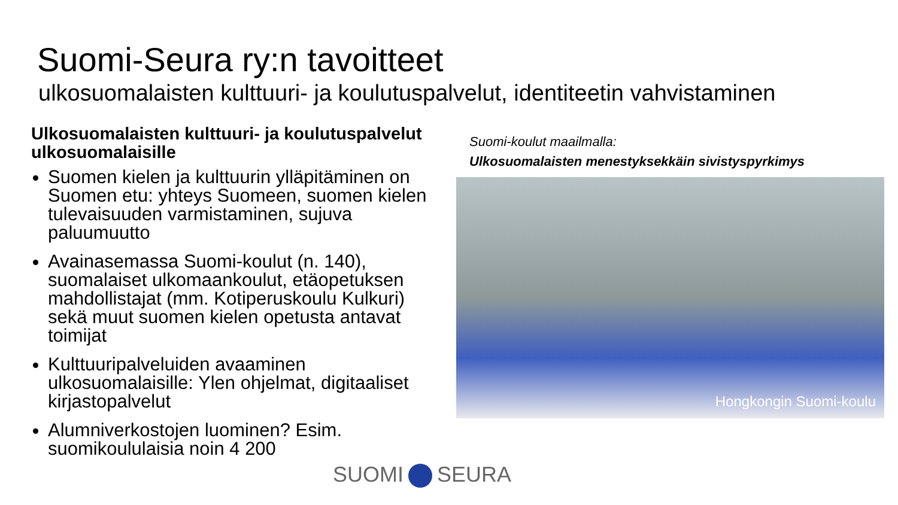Suomi-Seura ry:n tavoitteet
ulkosuomalaisten kulttuuri- ja koulutuspalvelut, identiteetin vahvistaminen
Ulkosuomalaisten kulttuuri- ja koulutuspalvelut ulkosuomalaisille
Suomen kielen ja kulttuurin ylläpitäminen on Suomen etu: yhteys Suomeen, suomen kielen tulevaisuuden varmistaminen, sujuva paluumuutto
Avainasemassa Suomi-koulut (n. 140), suomalaiset ulkomaankoulut, etäopetuksen mahdollistajat (mm. Kotiperuskoulu Kulkuri) sekä muut suomen kielen opetusta antavat toimijat
Kulttuuripalveluiden avaaminen ulkosuomalaisille: Ylen ohjelmat, digitaaliset kirjastopalvelut
Alumniverkostojen luominen? Esim. suomikoululaisia noin 4 200
Suomi-koulut maailmalla:
Ulkosuomalaisten menestyksekkäin sivistyspyrkimys
Hongkongin Suomi-koulu
SUOMI SEURA